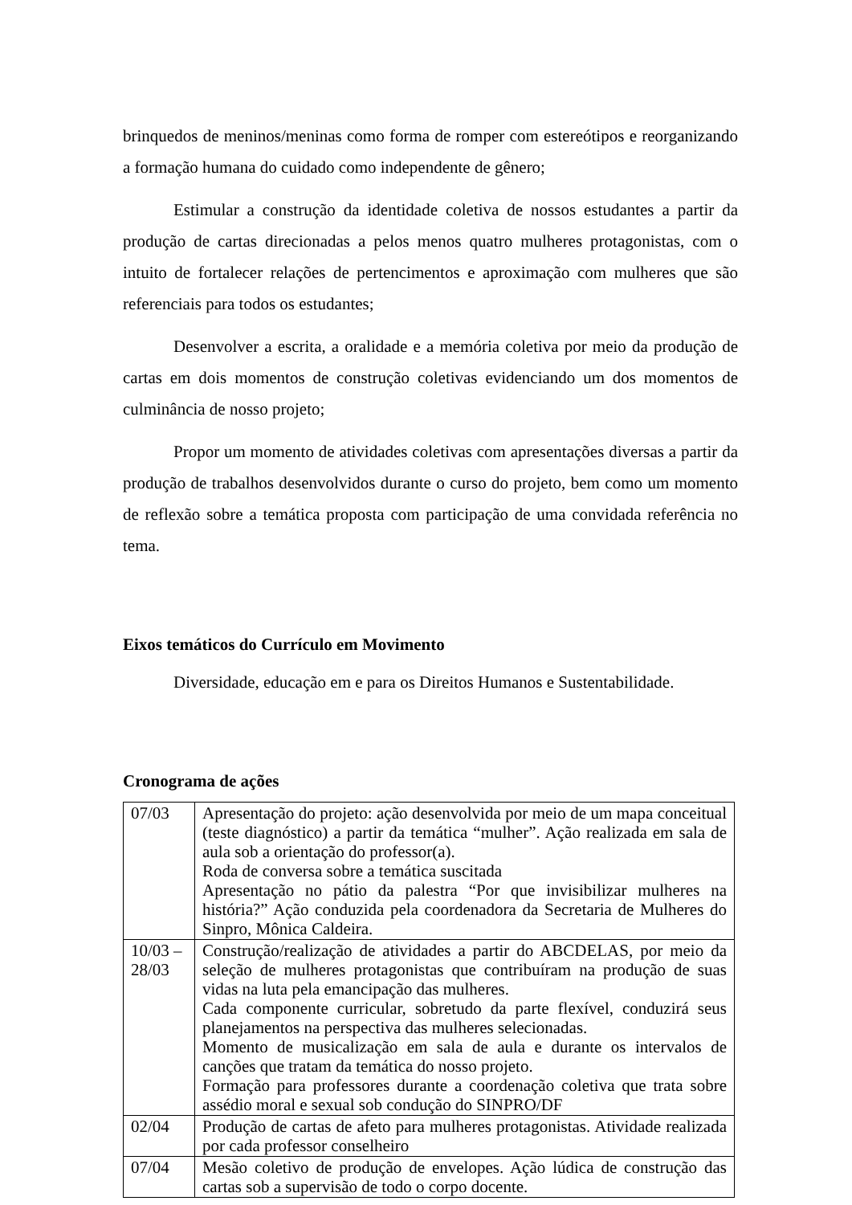brinquedos de meninos/meninas como forma de romper com estereótipos e reorganizando a formação humana do cuidado como independente de gênero;
Estimular a construção da identidade coletiva de nossos estudantes a partir da produção de cartas direcionadas a pelos menos quatro mulheres protagonistas, com o intuito de fortalecer relações de pertencimentos e aproximação com mulheres que são referenciais para todos os estudantes;
Desenvolver a escrita, a oralidade e a memória coletiva por meio da produção de cartas em dois momentos de construção coletivas evidenciando um dos momentos de culminância de nosso projeto;
Propor um momento de atividades coletivas com apresentações diversas a partir da produção de trabalhos desenvolvidos durante o curso do projeto, bem como um momento de reflexão sobre a temática proposta com participação de uma convidada referência no tema.
Eixos temáticos do Currículo em Movimento
Diversidade, educação em e para os Direitos Humanos e Sustentabilidade.
Cronograma de ações
| 07/03 | Apresentação do projeto: ação desenvolvida por meio de um mapa conceitual (teste diagnóstico) a partir da temática “mulher”. Ação realizada em sala de aula sob a orientação do professor(a). Roda de conversa sobre a temática suscitada Apresentação no pátio da palestra “Por que invisibilizar mulheres na história?” Ação conduzida pela coordenadora da Secretaria de Mulheres do Sinpro, Mônica Caldeira. |
| 10/03 – 28/03 | Construção/realização de atividades a partir do ABCDELAS, por meio da seleção de mulheres protagonistas que contribuíram na produção de suas vidas na luta pela emancipação das mulheres. Cada componente curricular, sobretudo da parte flexível, conduzirá seus planejamentos na perspectiva das mulheres selecionadas. Momento de musicalização em sala de aula e durante os intervalos de canções que tratam da temática do nosso projeto. Formação para professores durante a coordenação coletiva que trata sobre assédio moral e sexual sob condução do SINPRO/DF |
| 02/04 | Produção de cartas de afeto para mulheres protagonistas. Atividade realizada por cada professor conselheiro |
| 07/04 | Mesão coletivo de produção de envelopes. Ação lúdica de construção das cartas sob a supervisão de todo o corpo docente. |